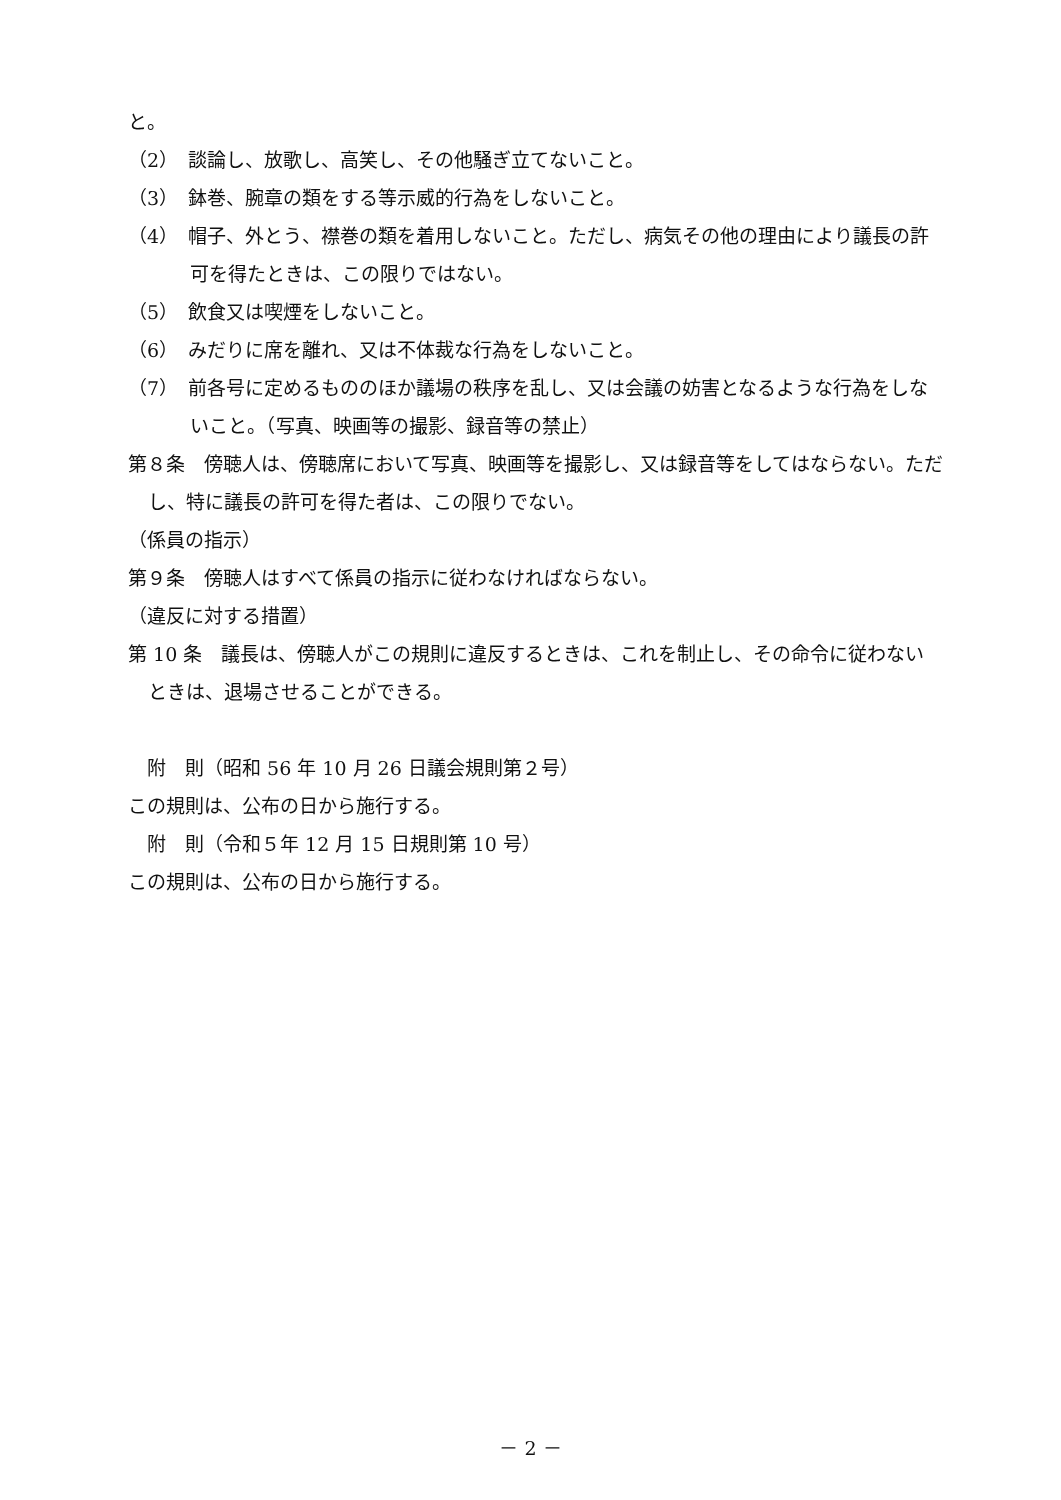と。
（2）　談論し、放歌し、高笑し、その他騒ぎ立てないこと。
（3）　鉢巻、腕章の類をする等示威的行為をしないこと。
（4）　帽子、外とう、襟巻の類を着用しないこと。ただし、病気その他の理由により議長の許可を得たときは、この限りではない。
（5）　飲食又は喫煙をしないこと。
（6）　みだりに席を離れ、又は不体裁な行為をしないこと。
（7）　前各号に定めるもののほか議場の秩序を乱し、又は会議の妨害となるような行為をしないこと。（写真、映画等の撮影、録音等の禁止）
第８条　傍聴人は、傍聴席において写真、映画等を撮影し、又は録音等をしてはならない。ただし、特に議長の許可を得た者は、この限りでない。
（係員の指示）
第９条　傍聴人はすべて係員の指示に従わなければならない。
（違反に対する措置）
第 10 条　議長は、傍聴人がこの規則に違反するときは、これを制止し、その命令に従わないときは、退場させることができる。
　附　則（昭和 56 年 10 月 26 日議会規則第２号）
この規則は、公布の日から施行する。
　附　則（令和５年 12 月 15 日規則第 10 号）
この規則は、公布の日から施行する。
－ 2 －